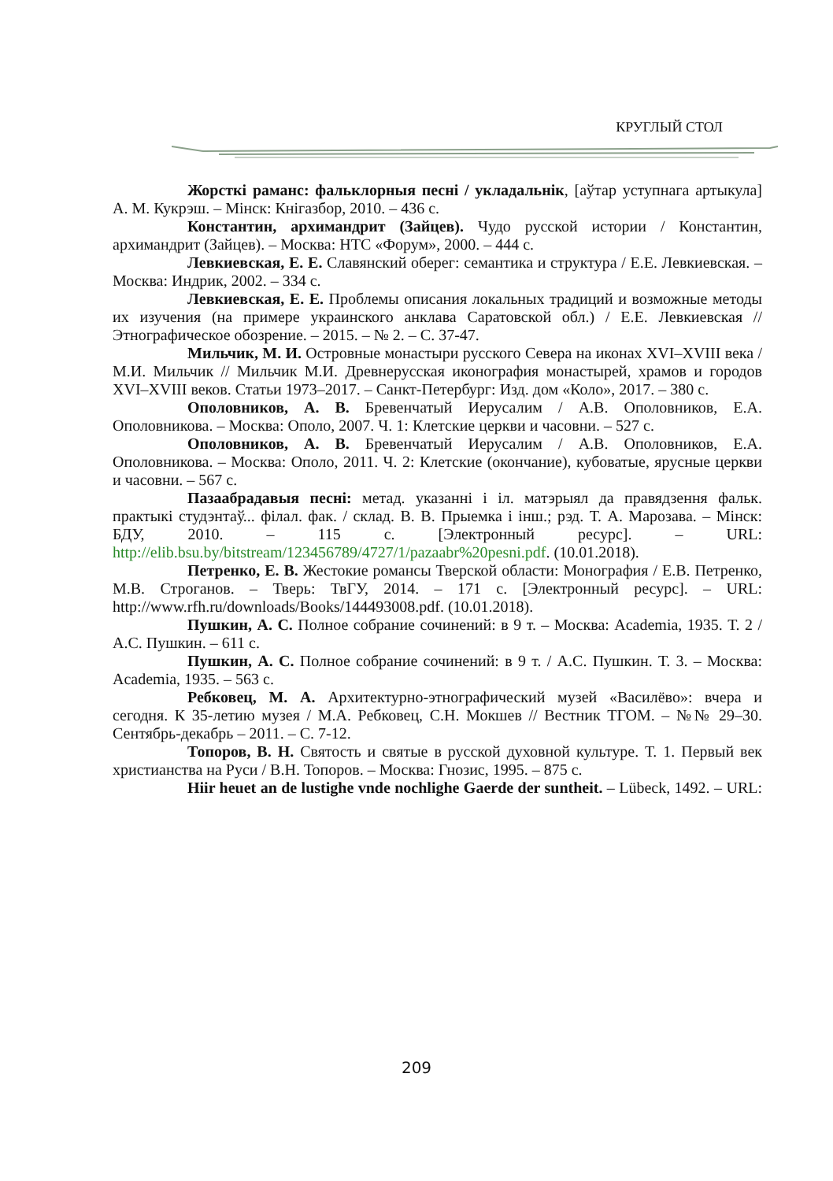КРУГЛЫЙ СТОЛ
Жорсткі раманс: фальклорныя песні / укладальнік, [аўтар уступнага артыкула] А. М. Кукрэш. – Мінск: Кнігазбор, 2010. – 436 с.
Константин, архимандрит (Зайцев). Чудо русской истории / Константин, архимандрит (Зайцев). – Москва: НТС «Форум», 2000. – 444 с.
Левкиевская, Е. Е. Славянский оберег: семантика и структура / Е.Е. Левкиевская. – Москва: Индрик, 2002. – 334 с.
Левкиевская, Е. Е. Проблемы описания локальных традиций и возможные методы их изучения (на примере украинского анклава Саратовской обл.) / Е.Е. Левкиевская // Этнографическое обозрение. – 2015. – № 2. – С. 37-47.
Мильчик, М. И. Островные монастыри русского Севера на иконах XVI–XVIII века / М.И. Мильчик // Мильчик М.И. Древнерусская иконография монастырей, храмов и городов XVI–XVIII веков. Статьи 1973–2017. – Санкт-Петербург: Изд. дом «Коло», 2017. – 380 с.
Ополовников, А. В. Бревенчатый Иерусалим / А.В. Ополовников, Е.А. Ополовникова. – Москва: Ополо, 2007. Ч. 1: Клетские церкви и часовни. – 527 с.
Ополовников, А. В. Бревенчатый Иерусалим / А.В. Ополовников, Е.А. Ополовникова. – Москва: Ополо, 2011. Ч. 2: Клетские (окончание), кубоватые, ярусные церкви и часовни. – 567 с.
Пазаабрадавыя песні: метад. указанні і іл. матэрыял да правядзення фальк. практыкі студэнтаў... філал. фак. / склад. В. В. Прыемка і інш.; рэд. Т. А. Марозава. – Мінск: БДУ, 2010. – 115 с. [Электронный ресурс]. – URL: http://elib.bsu.by/bitstream/123456789/4727/1/pazaabr%20pesni.pdf. (10.01.2018).
Петренко, Е. В. Жестокие романсы Тверской области: Монография / Е.В. Петренко, М.В. Строганов. – Тверь: ТвГУ, 2014. – 171 с. [Электронный ресурс]. – URL: http://www.rfh.ru/downloads/Books/144493008.pdf. (10.01.2018).
Пушкин, А. С. Полное собрание сочинений: в 9 т. – Москва: Academia, 1935. Т. 2 / А.С. Пушкин. – 611 с.
Пушкин, А. С. Полное собрание сочинений: в 9 т. / А.С. Пушкин. Т. 3. – Москва: Academia, 1935. – 563 с.
Ребковец, М. А. Архитектурно-этнографический музей «Василёво»: вчера и сегодня. К 35-летию музея / М.А. Ребковец, С.Н. Мокшев // Вестник ТГОМ. – №№ 29–30. Сентябрь-декабрь – 2011. – С. 7-12.
Топоров, В. Н. Святость и святые в русской духовной культуре. Т. 1. Первый век христианства на Руси / В.Н. Топоров. – Москва: Гнозис, 1995. – 875 с.
Hiir heuet an de lustighe vnde nochlighe Gaerde der suntheit. – Lübeck, 1492. – URL:
209